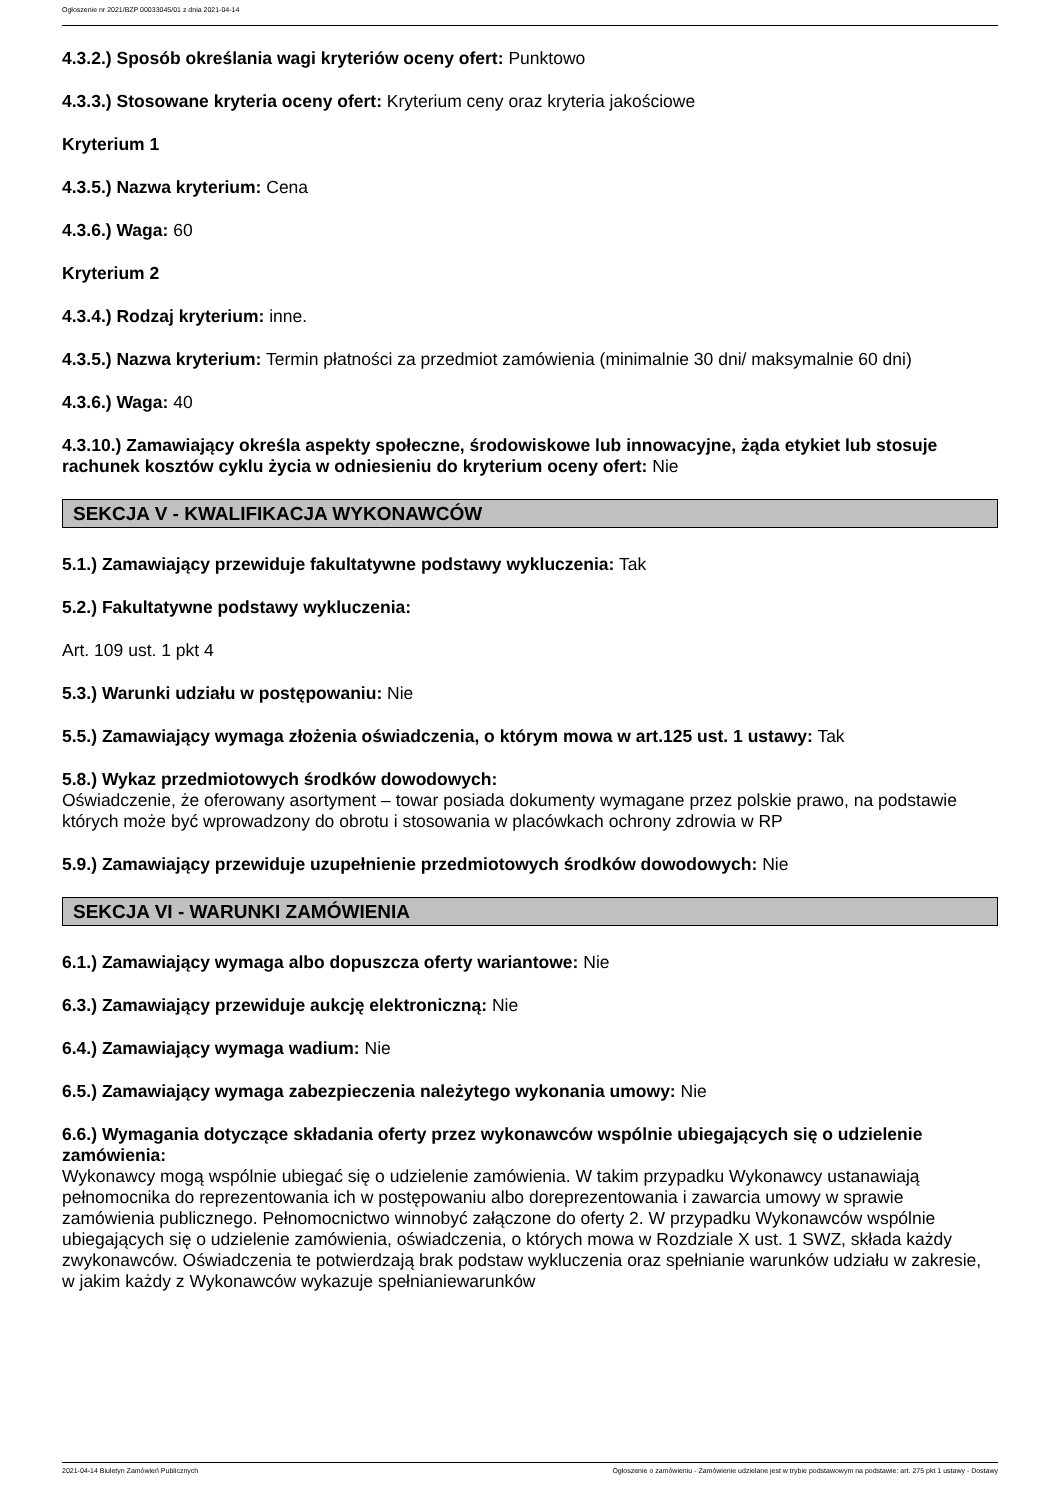Ogłoszenie nr 2021/BZP 00033045/01 z dnia 2021-04-14
4.3.2.) Sposób określania wagi kryteriów oceny ofert: Punktowo
4.3.3.) Stosowane kryteria oceny ofert: Kryterium ceny oraz kryteria jakościowe
Kryterium 1
4.3.5.) Nazwa kryterium: Cena
4.3.6.) Waga: 60
Kryterium 2
4.3.4.) Rodzaj kryterium: inne.
4.3.5.) Nazwa kryterium: Termin płatności za przedmiot zamówienia (minimalnie 30 dni/ maksymalnie 60 dni)
4.3.6.) Waga: 40
4.3.10.) Zamawiający określa aspekty społeczne, środowiskowe lub innowacyjne, żąda etykiet lub stosuje rachunek kosztów cyklu życia w odniesieniu do kryterium oceny ofert: Nie
SEKCJA V - KWALIFIKACJA WYKONAWCÓW
5.1.) Zamawiający przewiduje fakultatywne podstawy wykluczenia: Tak
5.2.) Fakultatywne podstawy wykluczenia:
Art. 109 ust. 1 pkt 4
5.3.) Warunki udziału w postępowaniu: Nie
5.5.) Zamawiający wymaga złożenia oświadczenia, o którym mowa w art.125 ust. 1 ustawy: Tak
5.8.) Wykaz przedmiotowych środków dowodowych:
Oświadczenie, że oferowany asortyment – towar posiada dokumenty wymagane przez polskie prawo, na podstawie których może być wprowadzony do obrotu i stosowania w placówkach ochrony zdrowia w RP
5.9.) Zamawiający przewiduje uzupełnienie przedmiotowych środków dowodowych: Nie
SEKCJA VI - WARUNKI ZAMÓWIENIA
6.1.) Zamawiający wymaga albo dopuszcza oferty wariantowe: Nie
6.3.) Zamawiający przewiduje aukcję elektroniczną: Nie
6.4.) Zamawiający wymaga wadium: Nie
6.5.) Zamawiający wymaga zabezpieczenia należytego wykonania umowy: Nie
6.6.) Wymagania dotyczące składania oferty przez wykonawców wspólnie ubiegających się o udzielenie zamówienia:
Wykonawcy mogą wspólnie ubiegać się o udzielenie zamówienia. W takim przypadku Wykonawcy ustanawiają pełnomocnika do reprezentowania ich w postępowaniu albo doreprezentowania i zawarcia umowy w sprawie zamówienia publicznego. Pełnomocnictwo winnobyć załączone do oferty 2. W przypadku Wykonawców wspólnie ubiegających się o udzielenie zamówienia, oświadczenia, o których mowa w Rozdziale X ust. 1 SWZ, składa każdy zwykonawców. Oświadczenia te potwierdzają brak podstaw wykluczenia oraz spełnianie warunków udziału w zakresie, w jakim każdy z Wykonawców wykazuje spełnianiewarunków
2021-04-14 Biuletyn Zamówień Publicznych Ogłoszenie o zamówieniu - Zamówienie udzielane jest w trybie podstawowym na podstawie: art. 275 pkt 1 ustawy - Dostawy